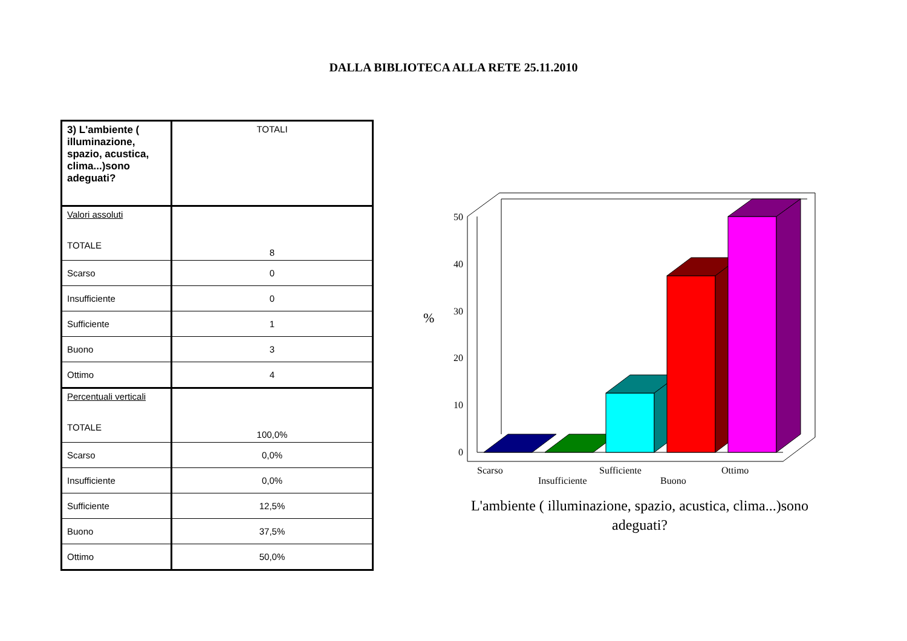DALLA BIBLIOTECA ALLA RETE 25.11.2010
| 3) L'ambiente ( illuminazione, spazio, acustica, clima...)sono adeguati? | TOTALI |
| Valori assoluti TOTALE | 8 |
| Scarso | 0 |
| Insufficiente | 0 |
| Sufficiente | 1 |
| Buono | 3 |
| Ottimo | 4 |
| Percentuali verticali TOTALE | 100,0% |
| Scarso | 0,0% |
| Insufficiente | 0,0% |
| Sufficiente | 12,5% |
| Buono | 37,5% |
| Ottimo | 50,0% |
50
40
30
20
10
0
%
Scarso
Insufficiente
Sufficiente
Buono
Ottimo
L'ambiente ( illuminazione, spazio, acustica, clima...)sono
adeguati?